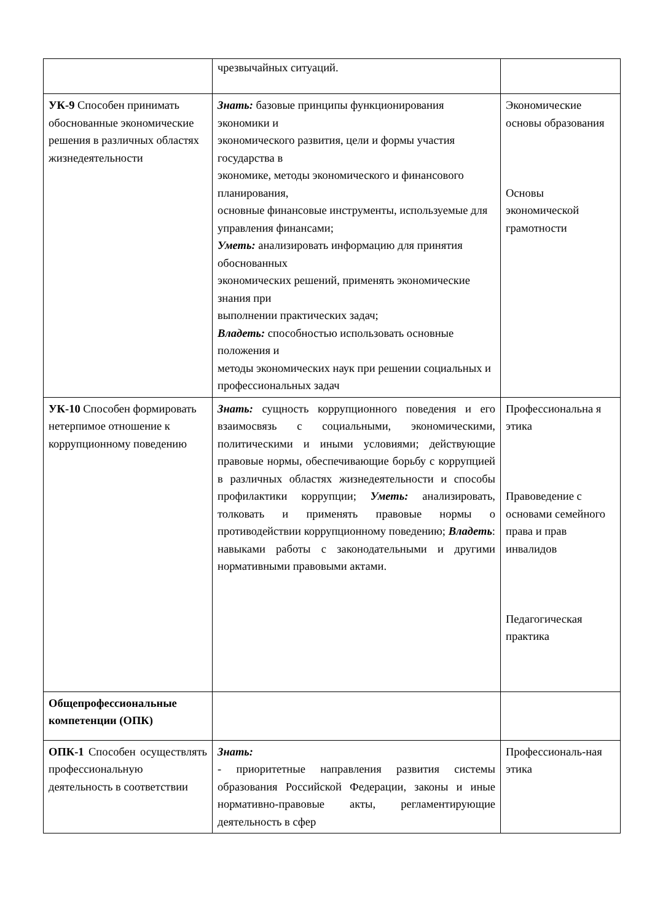| | чрезвычайных ситуаций. | |
| УК-9 Способен принимать обоснованные экономические решения в различных областях жизнедеятельности | Знать: базовые принципы функционирования экономики и экономического развития, цели и формы участия государства в экономике, методы экономического и финансового планирования, основные финансовые инструменты, используемые для управления финансами; Уметь: анализировать информацию для принятия обоснованных экономических решений, применять экономические знания при выполнении практических задач; Владеть: способностью использовать основные положения и методы экономических наук при решении социальных и профессиональных задач | Экономические основы образования Основы экономической грамотности |
| УК-10 Способен формировать нетерпимое отношение к коррупционному поведению | Знать: сущность коррупционного поведения и его взаимосвязь с социальными, экономическими, политическими и иными условиями; действующие правовые нормы, обеспечивающие борьбу с коррупцией в различных областях жизнедеятельности и способы профилактики коррупции; Уметь: анализировать, толковать и применять правовые нормы о противодействии коррупционному поведению; Владеть : навыками работы с законодательными и другими нормативными правовыми актами. | Профессиональна я этика Правоведение с основами семейного права и прав инвалидов Педагогическая практика |
| Общепрофессиональные компетенции (ОПК) | | |
| ОПК-1 Способен осуществлять профессиональную деятельность в соответствии | Знать: - приоритетные направления развития системы образования Российской Федерации, законы и иные нормативно-правовые акты, регламентирующие деятельность в сфер | Профессиональ-ная этика |